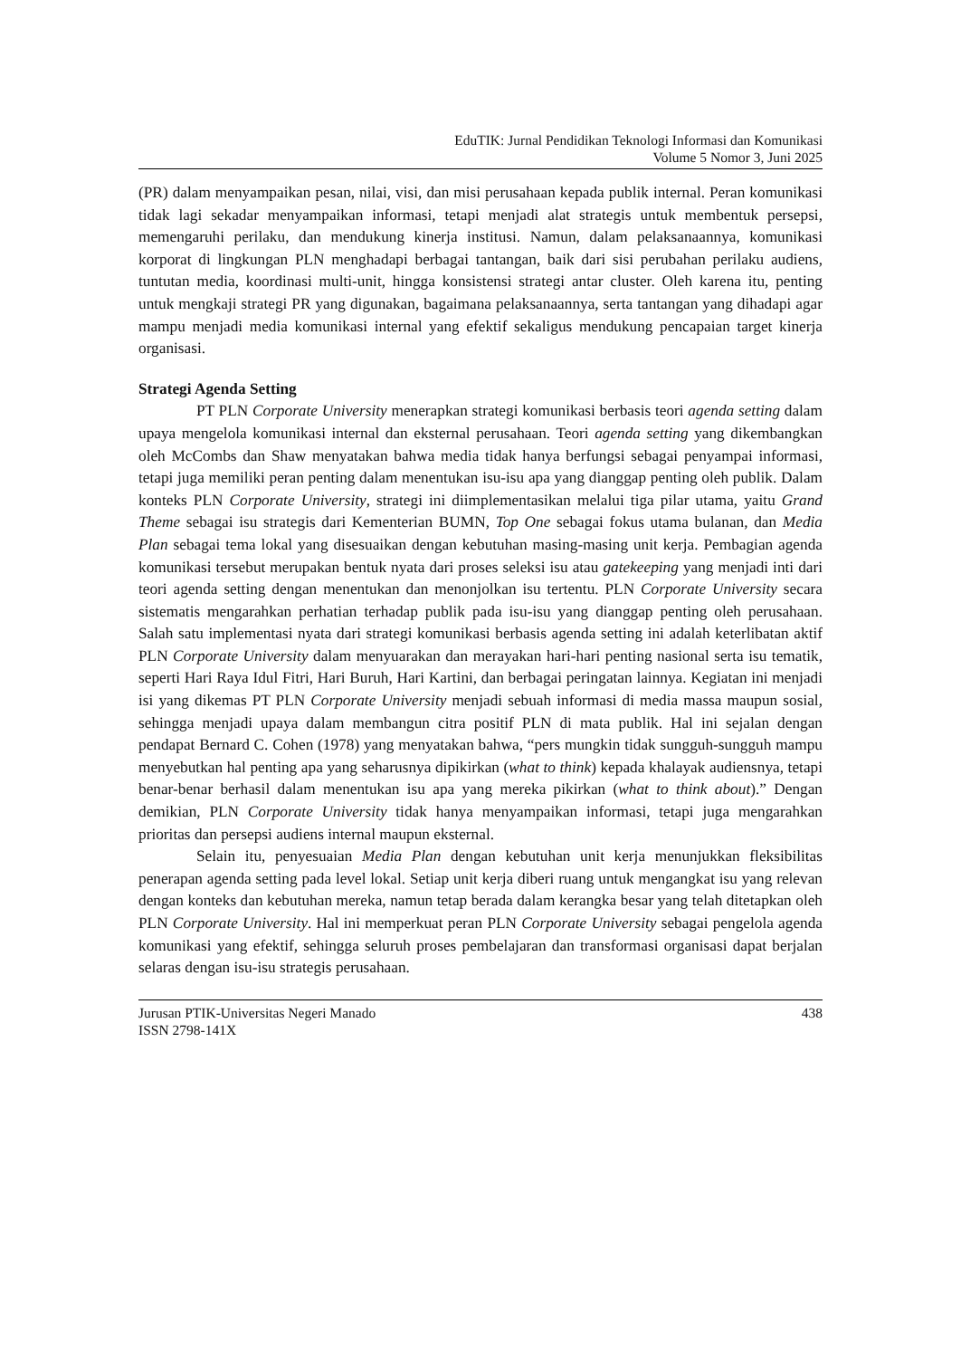EduTIK: Jurnal Pendidikan Teknologi Informasi dan Komunikasi
Volume 5 Nomor 3, Juni 2025
(PR) dalam menyampaikan pesan, nilai, visi, dan misi perusahaan kepada publik internal. Peran komunikasi tidak lagi sekadar menyampaikan informasi, tetapi menjadi alat strategis untuk membentuk persepsi, memengaruhi perilaku, dan mendukung kinerja institusi. Namun, dalam pelaksanaannya, komunikasi korporat di lingkungan PLN menghadapi berbagai tantangan, baik dari sisi perubahan perilaku audiens, tuntutan media, koordinasi multi-unit, hingga konsistensi strategi antar cluster. Oleh karena itu, penting untuk mengkaji strategi PR yang digunakan, bagaimana pelaksanaannya, serta tantangan yang dihadapi agar mampu menjadi media komunikasi internal yang efektif sekaligus mendukung pencapaian target kinerja organisasi.
Strategi Agenda Setting
PT PLN Corporate University menerapkan strategi komunikasi berbasis teori agenda setting dalam upaya mengelola komunikasi internal dan eksternal perusahaan. Teori agenda setting yang dikembangkan oleh McCombs dan Shaw menyatakan bahwa media tidak hanya berfungsi sebagai penyampai informasi, tetapi juga memiliki peran penting dalam menentukan isu-isu apa yang dianggap penting oleh publik. Dalam konteks PLN Corporate University, strategi ini diimplementasikan melalui tiga pilar utama, yaitu Grand Theme sebagai isu strategis dari Kementerian BUMN, Top One sebagai fokus utama bulanan, dan Media Plan sebagai tema lokal yang disesuaikan dengan kebutuhan masing-masing unit kerja. Pembagian agenda komunikasi tersebut merupakan bentuk nyata dari proses seleksi isu atau gatekeeping yang menjadi inti dari teori agenda setting dengan menentukan dan menonjolkan isu tertentu. PLN Corporate University secara sistematis mengarahkan perhatian terhadap publik pada isu-isu yang dianggap penting oleh perusahaan. Salah satu implementasi nyata dari strategi komunikasi berbasis agenda setting ini adalah keterlibatan aktif PLN Corporate University dalam menyuarakan dan merayakan hari-hari penting nasional serta isu tematik, seperti Hari Raya Idul Fitri, Hari Buruh, Hari Kartini, dan berbagai peringatan lainnya. Kegiatan ini menjadi isi yang dikemas PT PLN Corporate University menjadi sebuah informasi di media massa maupun sosial, sehingga menjadi upaya dalam membangun citra positif PLN di mata publik. Hal ini sejalan dengan pendapat Bernard C. Cohen (1978) yang menyatakan bahwa, “pers mungkin tidak sungguh-sungguh mampu menyebutkan hal penting apa yang seharusnya dipikirkan (what to think) kepada khalayak audiensnya, tetapi benar-benar berhasil dalam menentukan isu apa yang mereka pikirkan (what to think about).” Dengan demikian, PLN Corporate University tidak hanya menyampaikan informasi, tetapi juga mengarahkan prioritas dan persepsi audiens internal maupun eksternal.
Selain itu, penyesuaian Media Plan dengan kebutuhan unit kerja menunjukkan fleksibilitas penerapan agenda setting pada level lokal. Setiap unit kerja diberi ruang untuk mengangkat isu yang relevan dengan konteks dan kebutuhan mereka, namun tetap berada dalam kerangka besar yang telah ditetapkan oleh PLN Corporate University. Hal ini memperkuat peran PLN Corporate University sebagai pengelola agenda komunikasi yang efektif, sehingga seluruh proses pembelajaran dan transformasi organisasi dapat berjalan selaras dengan isu-isu strategis perusahaan.
Jurusan PTIK-Universitas Negeri Manado 438
ISSN 2798-141X